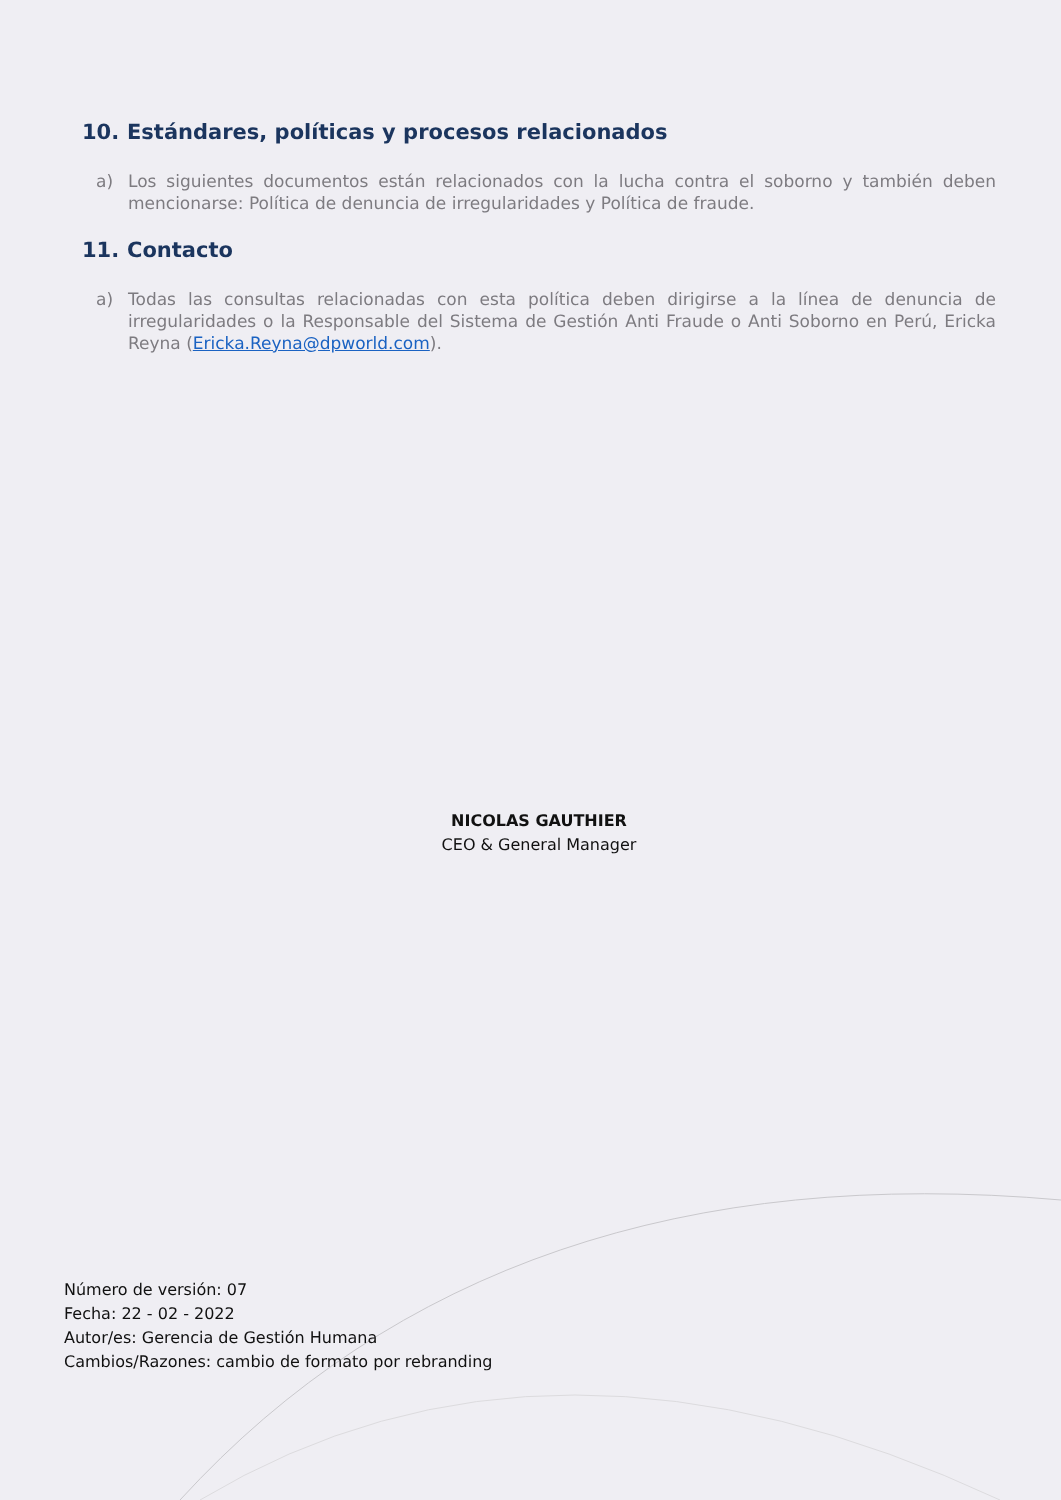10. Estándares, políticas y procesos relacionados
a) Los siguientes documentos están relacionados con la lucha contra el soborno y también deben mencionarse: Política de denuncia de irregularidades y Política de fraude.
11. Contacto
a) Todas las consultas relacionadas con esta política deben dirigirse a la línea de denuncia de irregularidades o la Responsable del Sistema de Gestión Anti Fraude o Anti Soborno en Perú, Ericka Reyna (Ericka.Reyna@dpworld.com).
NICOLAS GAUTHIER
CEO & General Manager
Número de versión: 07
Fecha: 22 - 02 - 2022
Autor/es: Gerencia de Gestión Humana
Cambios/Razones: cambio de formato por rebranding